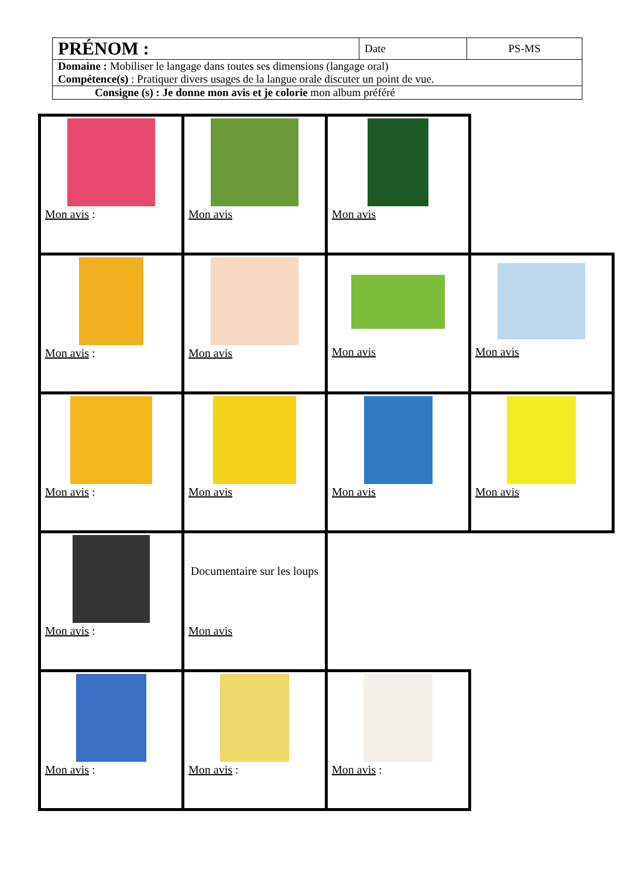| PRÉNOM : | Date | PS-MS |
| Domaine : Mobiliser le langage dans toutes ses dimensions (langage oral) Compétence(s) : Pratiquer divers usages de la langue orale discuter un point de vue. | | |
| Consigne (s) : Je donne mon avis et je colorie mon album préféré | | |
| Mon avis : | Mon avis | Mon avis | |
| Mon avis : | Mon avis | Mon avis | Mon avis |
| Mon avis : | Mon avis | Mon avis | Mon avis |
| Mon avis : | Documentaire sur les loups Mon avis | | |
| Mon avis : | Mon avis : | Mon avis : | |